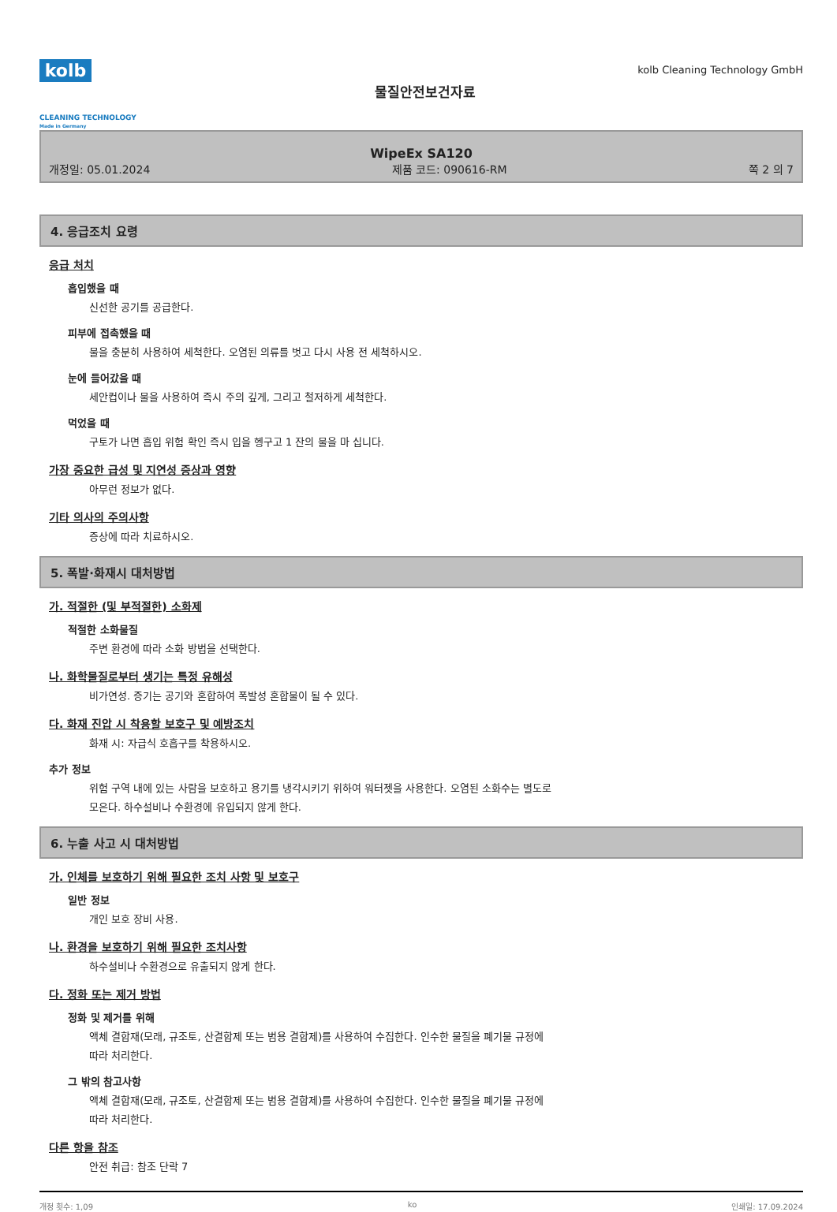kolb
CLEANING TECHNOLOGY
Made in Germany
물질안전보건자료
kolb Cleaning Technology GmbH
WipeEx SA120
개정일: 05.01.2024 제품 코드: 090616-RM 쪽 2 의 7
4. 응급조치 요령
응급 처치
흡입했을 때
신선한 공기를 공급한다.
피부에 접촉했을 때
물을 충분히 사용하여 세척한다. 오염된 의류를 벗고 다시 사용 전 세척하시오.
눈에 들어갔을 때
세안컵이나 물을 사용하여 즉시 주의 깊게, 그리고 철저하게 세척한다.
먹었을 때
구토가 나면 흡입 위험 확인 즉시 입을 헹구고 1 잔의 물을 마 십니다.
가장 중요한 급성 및 지연성 증상과 영향
아무런 정보가 없다.
기타 의사의 주의사항
증상에 따라 치료하시오.
5. 폭발·화재시 대처방법
가. 적절한 (및 부적절한) 소화제
적절한 소화물질
주변 환경에 따라 소화 방법을 선택한다.
나. 화학물질로부터 생기는 특정 유해성
비가연성. 증기는 공기와 혼합하여 폭발성 혼합물이 될 수 있다.
다. 화재 진압 시 착용할 보호구 및 예방조치
화재 시: 자급식 호흡구를 착용하시오.
추가 정보
위험 구역 내에 있는 사람을 보호하고 용기를 냉각시키기 위하여 워터젯을 사용한다. 오염된 소화수는 별도로
모은다. 하수설비나 수환경에 유입되지 않게 한다.
6. 누출 사고 시 대처방법
가. 인체를 보호하기 위해 필요한 조치 사항 및 보호구
일반 정보
개인 보호 장비 사용.
나. 환경을 보호하기 위해 필요한 조치사항
하수설비나 수환경으로 유출되지 않게 한다.
다. 정화 또는 제거 방법
정화 및 제거를 위해
액체 결합재(모래, 규조토, 산결합제 또는 범용 결합제)를 사용하여 수집한다. 인수한 물질을 폐기물 규정에
따라 처리한다.
그 밖의 참고사항
액체 결합재(모래, 규조토, 산결합제 또는 범용 결합제)를 사용하여 수집한다. 인수한 물질을 폐기물 규정에
따라 처리한다.
다른 항을 참조
안전 취급: 참조 단락 7
개정 횟수: 1,09 ko 인쇄일: 17.09.2024